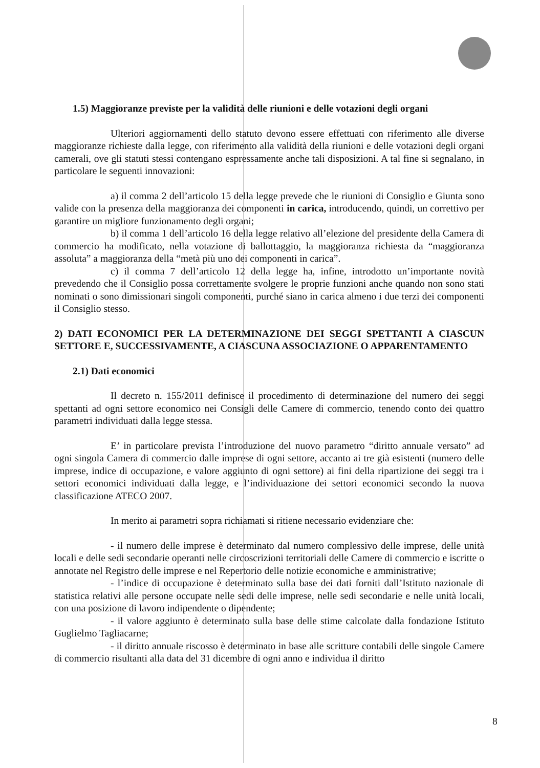1.5) Maggioranze previste per la validità delle riunioni e delle votazioni degli organi
Ulteriori aggiornamenti dello statuto devono essere effettuati con riferimento alle diverse maggioranze richieste dalla legge, con riferimento alla validità della riunioni e delle votazioni degli organi camerali, ove gli statuti stessi contengano espressamente anche tali disposizioni. A tal fine si segnalano, in particolare le seguenti innovazioni:
a) il comma 2 dell’articolo 15 della legge prevede che le riunioni di Consiglio e Giunta sono valide con la presenza della maggioranza dei componenti in carica, introducendo, quindi, un correttivo per garantire un migliore funzionamento degli organi;
b) il comma 1 dell’articolo 16 della legge relativo all’elezione del presidente della Camera di commercio ha modificato, nella votazione di ballottaggio, la maggioranza richiesta da “maggioranza assoluta” a maggioranza della “metà più uno dei componenti in carica”.
c) il comma 7 dell’articolo 12 della legge ha, infine, introdotto un’importante novità prevedendo che il Consiglio possa correttamente svolgere le proprie funzioni anche quando non sono stati nominati o sono dimissionari singoli componenti, purché siano in carica almeno i due terzi dei componenti il Consiglio stesso.
2) DATI ECONOMICI PER LA DETERMINAZIONE DEI SEGGI SPETTANTI A CIASCUN SETTORE E, SUCCESSIVAMENTE, A CIASCUNA ASSOCIAZIONE O APPARENTAMENTO
2.1) Dati economici
Il decreto n. 155/2011 definisce il procedimento di determinazione del numero dei seggi spettanti ad ogni settore economico nei Consigli delle Camere di commercio, tenendo conto dei quattro parametri individuati dalla legge stessa.
E’ in particolare prevista l’introduzione del nuovo parametro “diritto annuale versato” ad ogni singola Camera di commercio dalle imprese di ogni settore, accanto ai tre già esistenti (numero delle imprese, indice di occupazione, e valore aggiunto di ogni settore) ai fini della ripartizione dei seggi tra i settori economici individuati dalla legge, e l’individuazione dei settori economici secondo la nuova classificazione ATECO 2007.
In merito ai parametri sopra richiamati si ritiene necessario evidenziare che:
- il numero delle imprese è determinato dal numero complessivo delle imprese, delle unità locali e delle sedi secondarie operanti nelle circoscrizioni territoriali delle Camere di commercio e iscritte o annotate nel Registro delle imprese e nel Repertorio delle notizie economiche e amministrative;
- l’indice di occupazione è determinato sulla base dei dati forniti dall’Istituto nazionale di statistica relativi alle persone occupate nelle sedi delle imprese, nelle sedi secondarie e nelle unità locali, con una posizione di lavoro indipendente o dipendente;
- il valore aggiunto è determinato sulla base delle stime calcolate dalla fondazione Istituto Guglielmo Tagliacarne;
- il diritto annuale riscosso è determinato in base alle scritture contabili delle singole Camere di commercio risultanti alla data del 31 dicembre di ogni anno e individua il diritto
8